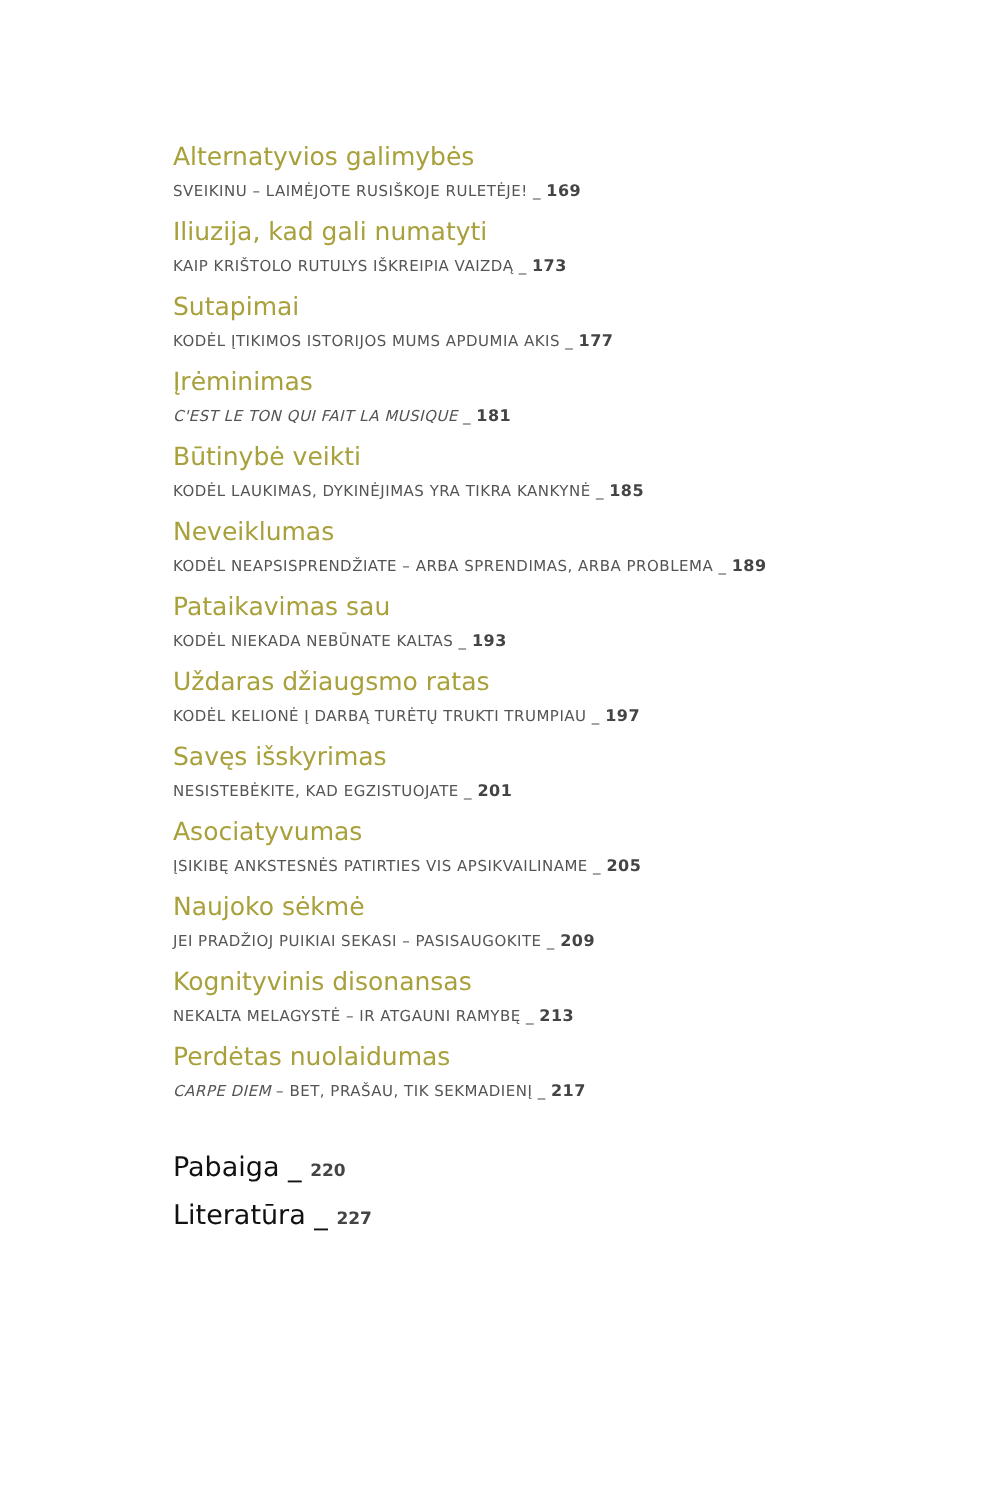Alternatyvios galimybės
SVEIKINU – LAIMĖJOTE RUSIŠKOJE RULETĖJE! _ 169
Iliuzija, kad gali numatyti
KAIP KRIŠTOLO RUTULYS IŠKREIPIA VAIZDĄ _ 173
Sutapimai
KODĖL ĮTIKIMOS ISTORIJOS MUMS APDUMIA AKIS _ 177
Įrėminimas
C'EST LE TON QUI FAIT LA MUSIQUE _ 181
Būtinybė veikti
KODĖL LAUKIMAS, DYKINĖJIMAS YRA TIKRA KANKYNĖ _ 185
Neveiklumas
KODĖL NEAPSISPRENDŽIATE – ARBA SPRENDIMAS, ARBA PROBLEMA _ 189
Pataikavimas sau
KODĖL NIEKADA NEBŪNATE KALTAS _ 193
Uždaras džiaugsmo ratas
KODĖL KELIONĖ Į DARBĄ TURĖTŲ TRUKTI TRUMPIAU _ 197
Savęs išskyrimas
NESISTEBĖKITE, KAD EGZISTUOJATE _ 201
Asociatyvumas
ĮSIKIBĘ ANKSTESNĖS PATIRTIES VIS APSIKVAILINAME _ 205
Naujoko sėkmė
JEI PRADŽIOJ PUIKIAI SEKASI – PASISAUGOKITE _ 209
Kognityvinis disonansas
NEKALTA MELAGYSTĖ – IR ATGAUNI RAMYBĘ _ 213
Perdėtas nuolaidumas
CARPE DIEM – BET, PRAŠAU, TIK SEKMADIENĮ _ 217
Pabaiga _ 220
Literatūra _ 227